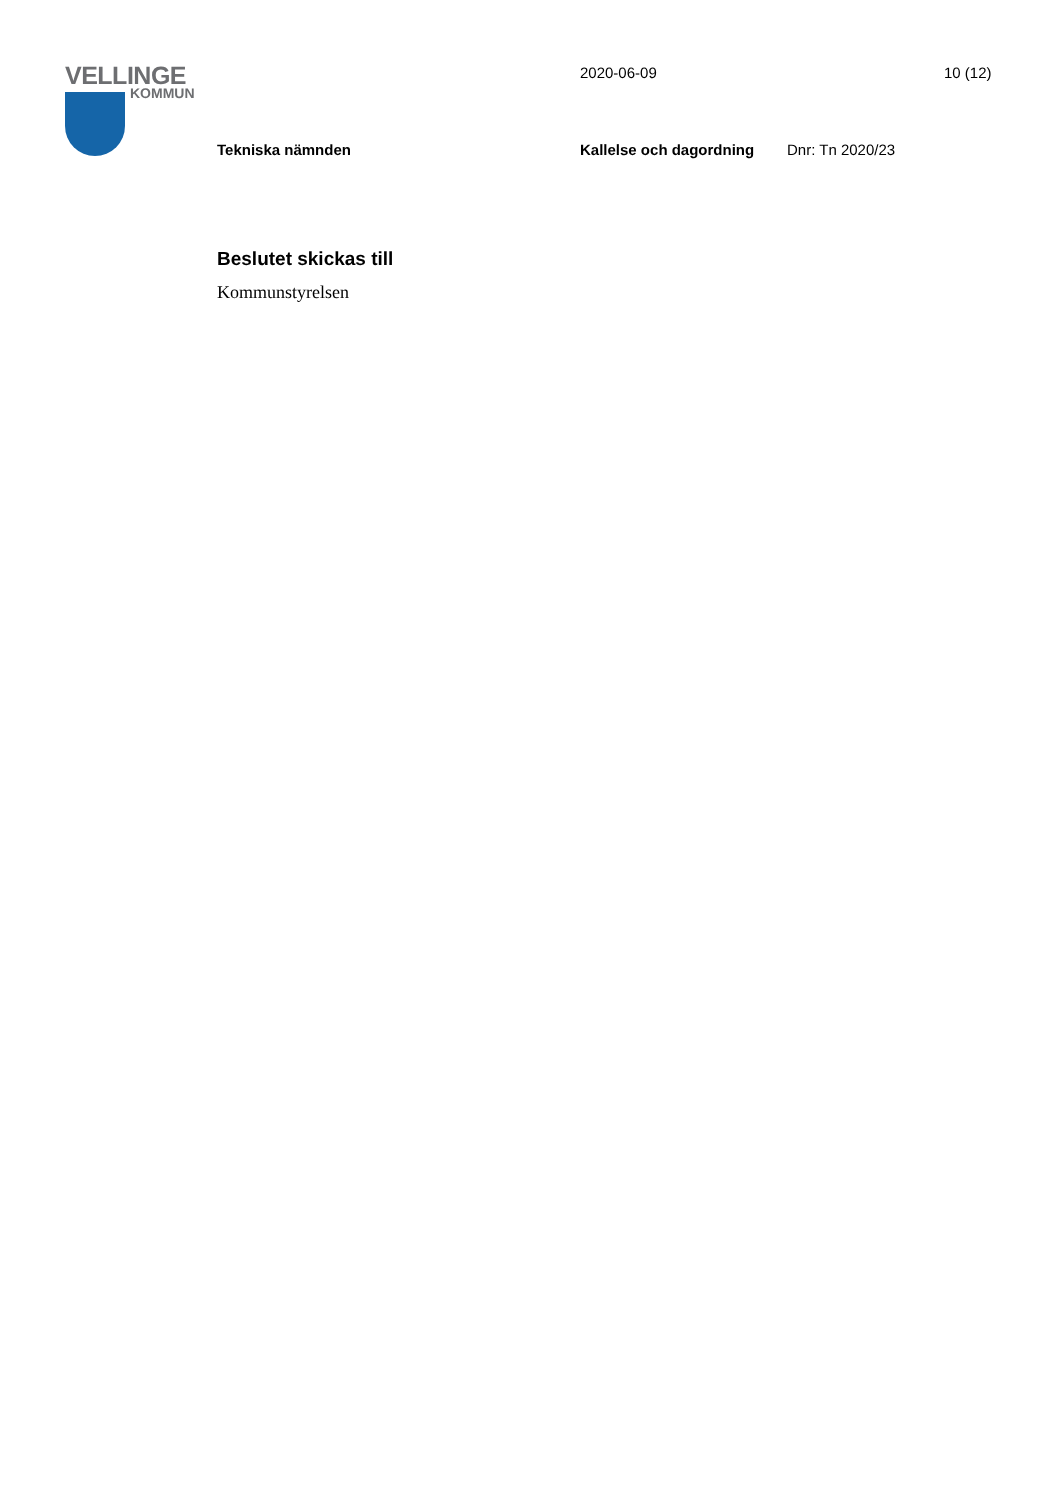VELLINGE
KOMMUN
2020-06-09 10 (12)
Tekniska nämnden Kallelse och dagordning Dnr: Tn 2020/23
Beslutet skickas till
Kommunstyrelsen